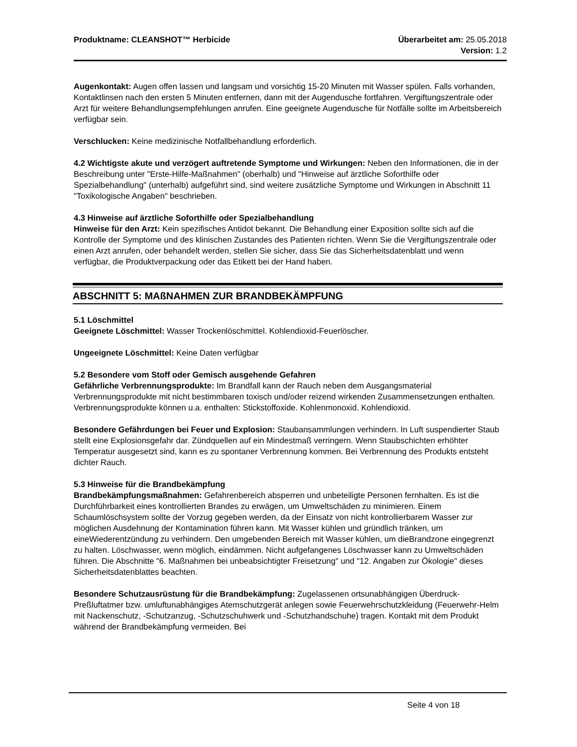Produktname: CLEANSHOT™ Herbicide Überarbeitet am: 25.05.2018
Version: 1.2
Augenkontakt: Augen offen lassen und langsam und vorsichtig 15-20 Minuten mit Wasser spülen. Falls vorhanden, Kontaktlinsen nach den ersten 5 Minuten entfernen, dann mit der Augendusche fortfahren. Vergiftungszentrale oder Arzt für weitere Behandlungsempfehlungen anrufen. Eine geeignete Augendusche für Notfälle sollte im Arbeitsbereich verfügbar sein.
Verschlucken: Keine medizinische Notfallbehandlung erforderlich.
4.2 Wichtigste akute und verzögert auftretende Symptome und Wirkungen: Neben den Informationen, die in der Beschreibung unter "Erste-Hilfe-Maßnahmen" (oberhalb) und "Hinweise auf ärztliche Soforthilfe oder Spezialbehandlung" (unterhalb) aufgeführt sind, sind weitere zusätzliche Symptome und Wirkungen in Abschnitt 11 "Toxikologische Angaben" beschrieben.
4.3 Hinweise auf ärztliche Soforthilfe oder Spezialbehandlung
Hinweise für den Arzt: Kein spezifisches Antidot bekannt. Die Behandlung einer Exposition sollte sich auf die Kontrolle der Symptome und des klinischen Zustandes des Patienten richten. Wenn Sie die Vergiftungszentrale oder einen Arzt anrufen, oder behandelt werden, stellen Sie sicher, dass Sie das Sicherheitsdatenblatt und wenn verfügbar, die Produktverpackung oder das Etikett bei der Hand haben.
ABSCHNITT 5: MAßNAHMEN ZUR BRANDBEKÄMPFUNG
5.1 Löschmittel
Geeignete Löschmittel: Wasser Trockenlöschmittel. Kohlendioxid-Feuerlöscher.
Ungeeignete Löschmittel: Keine Daten verfügbar
5.2 Besondere vom Stoff oder Gemisch ausgehende Gefahren
Gefährliche Verbrennungsprodukte: Im Brandfall kann der Rauch neben dem Ausgangsmaterial Verbrennungsprodukte mit nicht bestimmbaren toxisch und/oder reizend wirkenden Zusammensetzungen enthalten. Verbrennungsprodukte können u.a. enthalten: Stickstoffoxide. Kohlenmonoxid. Kohlendioxid.
Besondere Gefährdungen bei Feuer und Explosion: Staubansammlungen verhindern. In Luft suspendierter Staub stellt eine Explosionsgefahr dar. Zündquellen auf ein Mindestmaß verringern. Wenn Staubschichten erhöhter Temperatur ausgesetzt sind, kann es zu spontaner Verbrennung kommen. Bei Verbrennung des Produkts entsteht dichter Rauch.
5.3 Hinweise für die Brandbekämpfung
Brandbekämpfungsmaßnahmen: Gefahrenbereich absperren und unbeteiligte Personen fernhalten. Es ist die Durchführbarkeit eines kontrollierten Brandes zu erwägen, um Umweltschäden zu minimieren. Einem Schaumlöschsystem sollte der Vorzug gegeben werden, da der Einsatz von nicht kontrollierbarem Wasser zur möglichen Ausdehnung der Kontamination führen kann. Mit Wasser kühlen und gründlich tränken, um eineWiederentzündung zu verhindern. Den umgebenden Bereich mit Wasser kühlen, um dieBrandzone eingegrenzt zu halten. Löschwasser, wenn möglich, eindämmen. Nicht aufgefangenes Löschwasser kann zu Umweltschäden führen. Die Abschnitte "6. Maßnahmen bei unbeabsichtigter Freisetzung" und "12. Angaben zur Ökologie" dieses Sicherheitsdatenblattes beachten.
Besondere Schutzausrüstung für die Brandbekämpfung: Zugelassenen ortsunabhängigen Überdruck-Preßluftatmer bzw. umluftunabhängiges Atemschutzgerät anlegen sowie Feuerwehrschutzkleidung (Feuerwehr-Helm mit Nackenschutz, -Schutzanzug, -Schutzschuhwerk und -Schutzhandschuhe) tragen. Kontakt mit dem Produkt während der Brandbekämpfung vermeiden. Bei
Seite 4 von 18